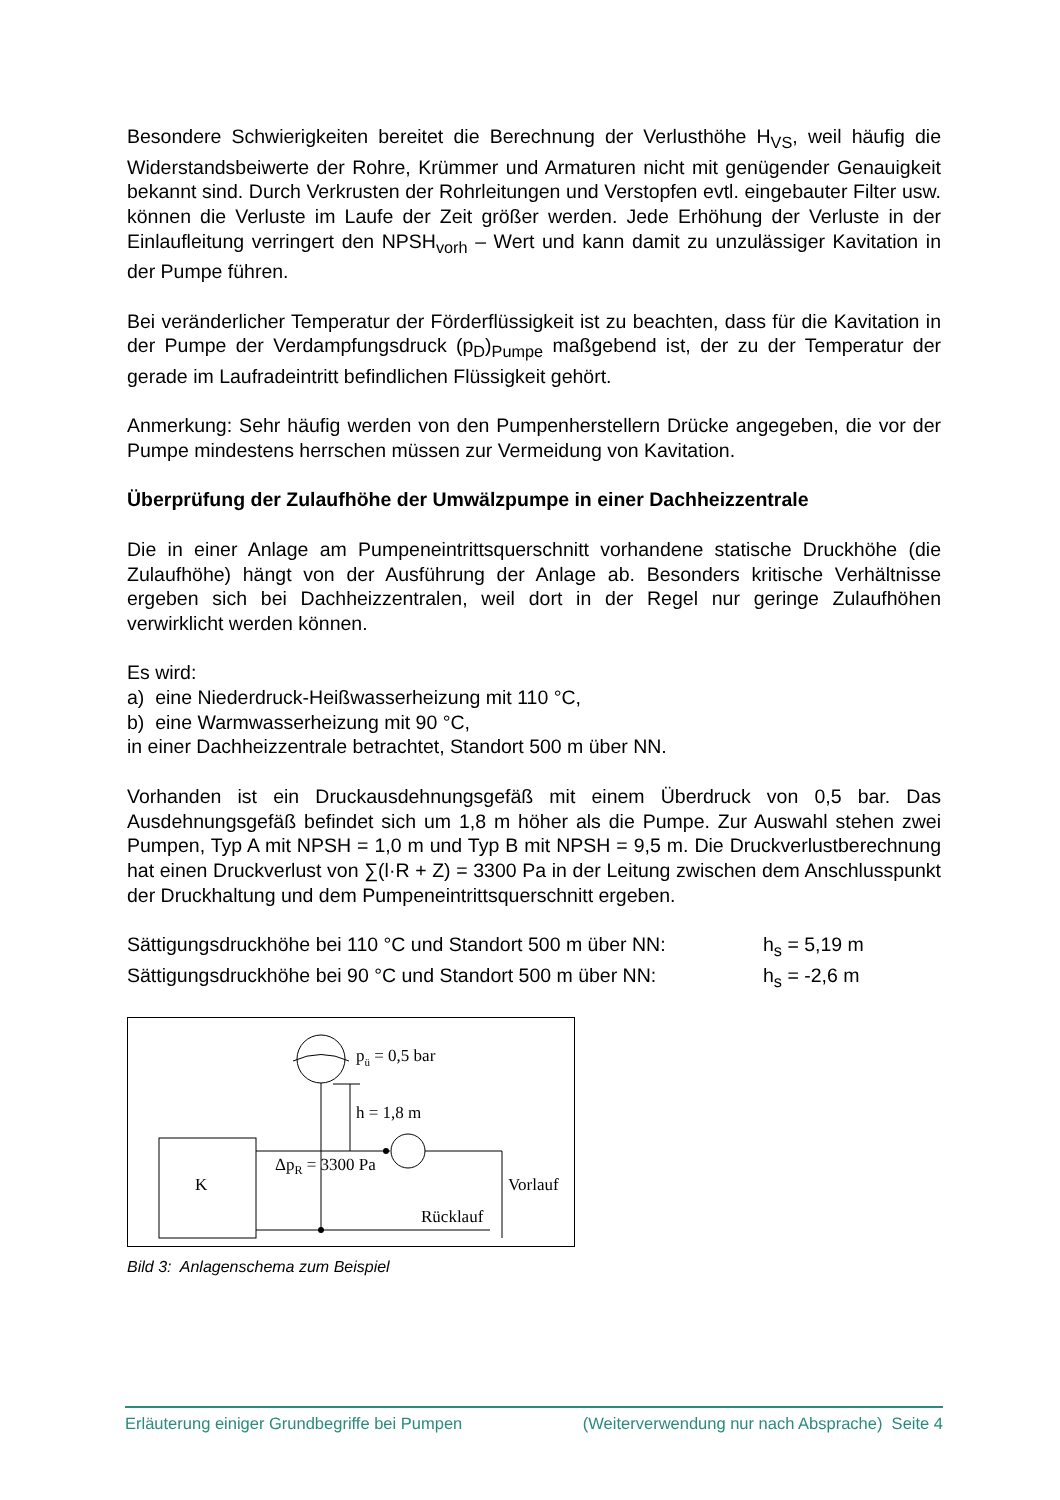Besondere Schwierigkeiten bereitet die Berechnung der Verlusthöhe H<sub>VS</sub>, weil häufig die Widerstandsbeiwerte der Rohre, Krümmer und Armaturen nicht mit genügender Genauigkeit bekannt sind. Durch Verkrusten der Rohrleitungen und Verstopfen evtl. eingebauter Filter usw. können die Verluste im Laufe der Zeit größer werden. Jede Erhöhung der Verluste in der Einlaufleitung verringert den NPSH<sub>vorh</sub> – Wert und kann damit zu unzulässiger Kavitation in der Pumpe führen.
Bei veränderlicher Temperatur der Förderflüssigkeit ist zu beachten, dass für die Kavitation in der Pumpe der Verdampfungsdruck (p<sub>D</sub>)<sub>Pumpe</sub> maßgebend ist, der zu der Temperatur der gerade im Laufradeintritt befindlichen Flüssigkeit gehört.
Anmerkung: Sehr häufig werden von den Pumpenherstellern Drücke angegeben, die vor der Pumpe mindestens herrschen müssen zur Vermeidung von Kavitation.
Überprüfung der Zulaufhöhe der Umwälzpumpe in einer Dachheizzentrale
Die in einer Anlage am Pumpeneintrittsquerschnitt vorhandene statische Druckhöhe (die Zulaufhöhe) hängt von der Ausführung der Anlage ab. Besonders kritische Verhältnisse ergeben sich bei Dachheizzentralen, weil dort in der Regel nur geringe Zulaufhöhen verwirklicht werden können.
Es wird:
a) eine Niederdruck-Heißwasserheizung mit 110 °C,
b) eine Warmwasserheizung mit 90 °C,
in einer Dachheizzentrale betrachtet, Standort 500 m über NN.
Vorhanden ist ein Druckausdehnungsgefäß mit einem Überdruck von 0,5 bar. Das Ausdehnungsgefäß befindet sich um 1,8 m höher als die Pumpe. Zur Auswahl stehen zwei Pumpen, Typ A mit NPSH = 1,0 m und Typ B mit NPSH = 9,5 m. Die Druckverlustberechnung hat einen Druckverlust von ∑(l·R + Z) = 3300 Pa in der Leitung zwischen dem Anschlusspunkt der Druckhaltung und dem Pumpeneintrittsquerschnitt ergeben.
Sättigungsdruckhöhe bei 110 °C und Standort 500 m über NN: h<sub>s</sub> = 5,19 m
Sättigungsdruckhöhe bei 90 °C und Standort 500 m über NN: h<sub>s</sub> = -2,6 m
pü = 0,5 bar
h = 1,8 m
K
ΔpR = 3300 Pa
Vorlauf
Rücklauf
Bild 3: Anlagenschema zum Beispiel
Erläuterung einiger Grundbegriffe bei Pumpen (Weiterverwendung nur nach Absprache) Seite 4